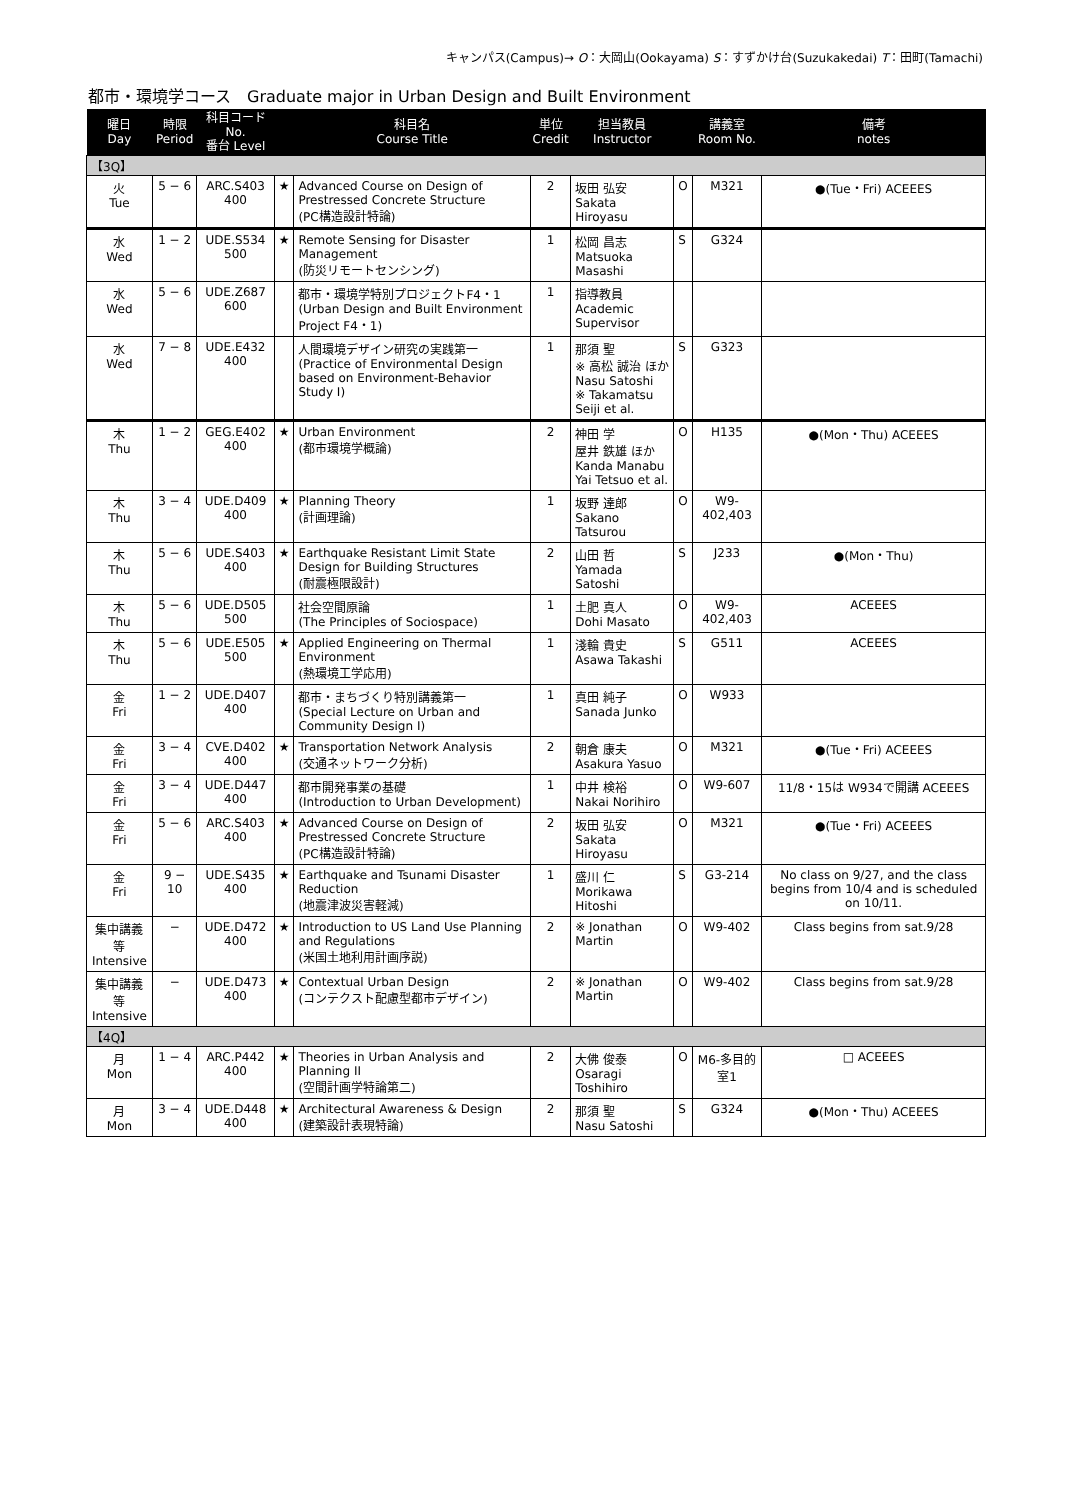キャンパス(Campus)→ O：大岡山(Ookayama) S：すずかけ台(Suzukakedai) T：田町(Tamachi)
都市・環境学コース　Graduate major in Urban Design and Built Environment
| 曜日 Day | 時限 Period | 科目コード No. 番台 Level | | 科目名 Course Title | 単位 Credit | 担当教員 Instructor | | 講義室 Room No. | 備考 notes |
| --- | --- | --- | --- | --- | --- | --- | --- | --- | --- |
| 【3Q】 | | | | | | | | | |
| 火 Tue | 5 − 6 | ARC.S403 400 | ★ | Advanced Course on Design of Prestressed Concrete Structure (PC構造設計特論) | 2 | 坂田 弘安 Sakata Hiroyasu | O | M321 | ●(Tue・Fri) ACEEES |
| 水 Wed | 1 − 2 | UDE.S534 500 | ★ | Remote Sensing for Disaster Management (防災リモートセンシング) | 1 | 松岡 昌志 Matsuoka Masashi | S | G324 | |
| 水 Wed | 5 − 6 | UDE.Z687 600 | | 都市・環境学特別プロジェクトF4・1 (Urban Design and Built Environment Project F4・1) | 1 | 指導教員 Academic Supervisor | | | |
| 水 Wed | 7 − 8 | UDE.E432 400 | | 人間環境デザイン研究の実践第一 (Practice of Environmental Design based on Environment-Behavior Study I) | 1 | 那須 聖 ※ 高松 誠治 ほか Nasu Satoshi ※ Takamatsu Seiji et al. | S | G323 | |
| 木 Thu | 1 − 2 | GEG.E402 400 | ★ | Urban Environment (都市環境学概論) | 2 | 神田 学 屋井 鉄雄 ほか Kanda Manabu Yai Tetsuo et al. | O | H135 | ●(Mon・Thu) ACEEES |
| 木 Thu | 3 − 4 | UDE.D409 400 | ★ | Planning Theory (計画理論) | 1 | 坂野 達郎 Sakano Tatsurou | O | W9-402,403 | |
| 木 Thu | 5 − 6 | UDE.S403 400 | ★ | Earthquake Resistant Limit State Design for Building Structures (耐震極限設計) | 2 | 山田 哲 Yamada Satoshi | S | J233 | ●(Mon・Thu) |
| 木 Thu | 5 − 6 | UDE.D505 500 | | 社会空間原論 (The Principles of Sociospace) | 1 | 土肥 真人 Dohi Masato | O | W9-402,403 | ACEEES |
| 木 Thu | 5 − 6 | UDE.E505 500 | ★ | Applied Engineering on Thermal Environment (熱環境工学応用) | 1 | 淺輪 貴史 Asawa Takashi | S | G511 | ACEEES |
| 金 Fri | 1 − 2 | UDE.D407 400 | | 都市・まちづくり特別講義第一 (Special Lecture on Urban and Community Design I) | 1 | 真田 純子 Sanada Junko | O | W933 | |
| 金 Fri | 3 − 4 | CVE.D402 400 | ★ | Transportation Network Analysis (交通ネットワーク分析) | 2 | 朝倉 康夫 Asakura Yasuo | O | M321 | ●(Tue・Fri) ACEEES |
| 金 Fri | 3 − 4 | UDE.D447 400 | | 都市開発事業の基礎 (Introduction to Urban Development) | 1 | 中井 検裕 Nakai Norihiro | O | W9-607 | 11/8・15は W934で開講 ACEEES |
| 金 Fri | 5 − 6 | ARC.S403 400 | ★ | Advanced Course on Design of Prestressed Concrete Structure (PC構造設計特論) | 2 | 坂田 弘安 Sakata Hiroyasu | O | M321 | ●(Tue・Fri) ACEEES |
| 金 Fri | 9 − 10 | UDE.S435 400 | ★ | Earthquake and Tsunami Disaster Reduction (地震津波災害軽減) | 1 | 盛川 仁 Morikawa Hitoshi | S | G3-214 | No class on 9/27, and the class begins from 10/4 and is scheduled on 10/11. |
| 集中講義等 Intensive | − | UDE.D472 400 | ★ | Introduction to US Land Use Planning and Regulations (米国土地利用計画序説) | 2 | ※ Jonathan Martin | O | W9-402 | Class begins from sat.9/28 |
| 集中講義等 Intensive | − | UDE.D473 400 | ★ | Contextual Urban Design (コンテクスト配慮型都市デザイン) | 2 | ※ Jonathan Martin | O | W9-402 | Class begins from sat.9/28 |
| 【4Q】 | | | | | | | | | |
| 月 Mon | 1 − 4 | ARC.P442 400 | ★ | Theories in Urban Analysis and Planning II (空間計画学特論第二) | 2 | 大佛 俊泰 Osaragi Toshihiro | O | M6-多目的室1 | □ ACEEES |
| 月 Mon | 3 − 4 | UDE.D448 400 | ★ | Architectural Awareness & Design (建築設計表現特論) | 2 | 那須 聖 Nasu Satoshi | S | G324 | ●(Mon・Thu) ACEEES |